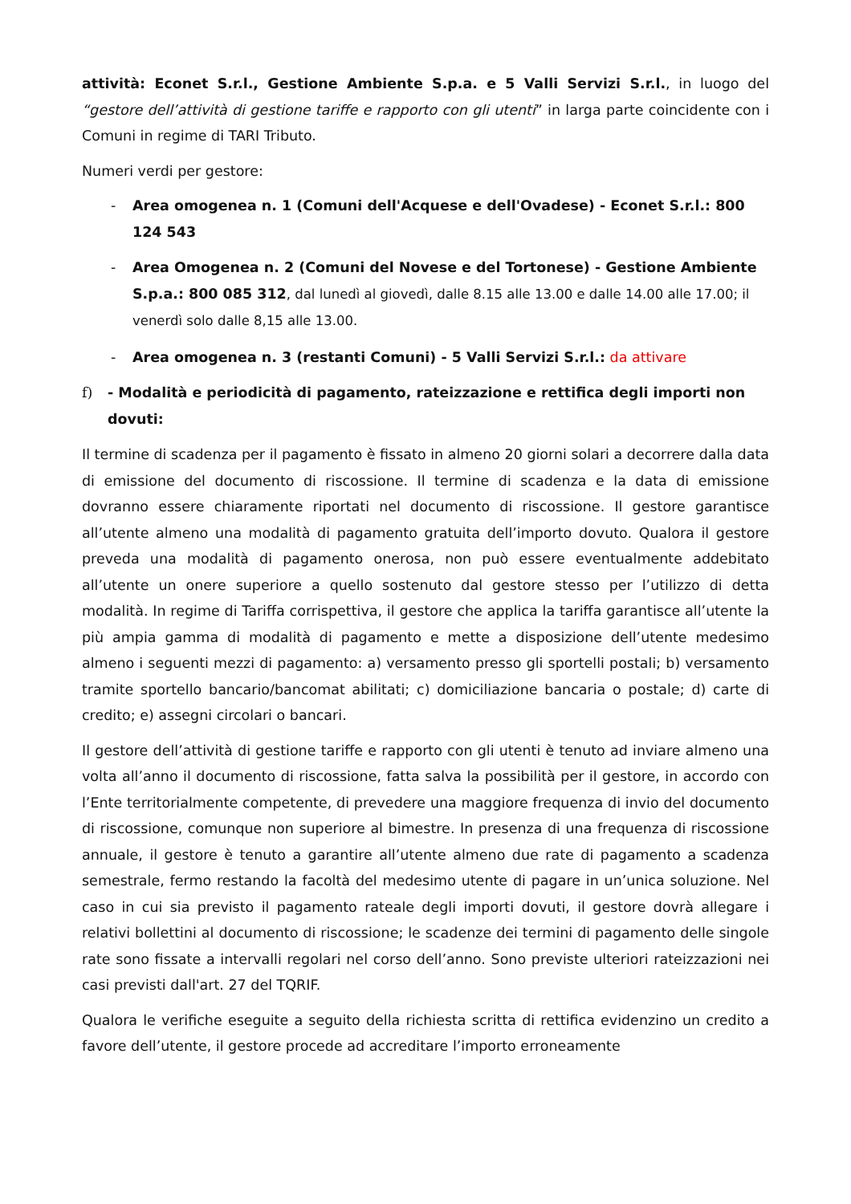attività: Econet S.r.l., Gestione Ambiente S.p.a. e 5 Valli Servizi S.r.l., in luogo del “gestore dell’attività di gestione tariffe e rapporto con gli utenti” in larga parte coincidente con i Comuni in regime di TARI Tributo.
Numeri verdi per gestore:
- Area omogenea n. 1 (Comuni dell'Acquese e dell'Ovadese) - Econet S.r.l.: 800 124 543
- Area Omogenea n. 2 (Comuni del Novese e del Tortonese) - Gestione Ambiente S.p.a.: 800 085 312, dal lunedì al giovedì, dalle 8.15 alle 13.00 e dalle 14.00 alle 17.00; il venerdì solo dalle 8,15 alle 13.00.
- Area omogenea n. 3 (restanti Comuni) - 5 Valli Servizi S.r.l.: da attivare
f) - Modalità e periodicità di pagamento, rateizzazione e rettifica degli importi non dovuti:
Il termine di scadenza per il pagamento è fissato in almeno 20 giorni solari a decorrere dalla data di emissione del documento di riscossione. Il termine di scadenza e la data di emissione dovranno essere chiaramente riportati nel documento di riscossione. Il gestore garantisce all’utente almeno una modalità di pagamento gratuita dell’importo dovuto. Qualora il gestore preveda una modalità di pagamento onerosa, non può essere eventualmente addebitato all’utente un onere superiore a quello sostenuto dal gestore stesso per l’utilizzo di detta modalità. In regime di Tariffa corrispettiva, il gestore che applica la tariffa garantisce all’utente la più ampia gamma di modalità di pagamento e mette a disposizione dell’utente medesimo almeno i seguenti mezzi di pagamento: a) versamento presso gli sportelli postali; b) versamento tramite sportello bancario/bancomat abilitati; c) domiciliazione bancaria o postale; d) carte di credito; e) assegni circolari o bancari.
Il gestore dell’attività di gestione tariffe e rapporto con gli utenti è tenuto ad inviare almeno una volta all’anno il documento di riscossione, fatta salva la possibilità per il gestore, in accordo con l’Ente territorialmente competente, di prevedere una maggiore frequenza di invio del documento di riscossione, comunque non superiore al bimestre. In presenza di una frequenza di riscossione annuale, il gestore è tenuto a garantire all’utente almeno due rate di pagamento a scadenza semestrale, fermo restando la facoltà del medesimo utente di pagare in un’unica soluzione. Nel caso in cui sia previsto il pagamento rateale degli importi dovuti, il gestore dovrà allegare i relativi bollettini al documento di riscossione; le scadenze dei termini di pagamento delle singole rate sono fissate a intervalli regolari nel corso dell’anno. Sono previste ulteriori rateizzazioni nei casi previsti dall'art. 27 del TQRIF.
Qualora le verifiche eseguite a seguito della richiesta scritta di rettifica evidenzino un credito a favore dell’utente, il gestore procede ad accreditare l’importo erroneamente